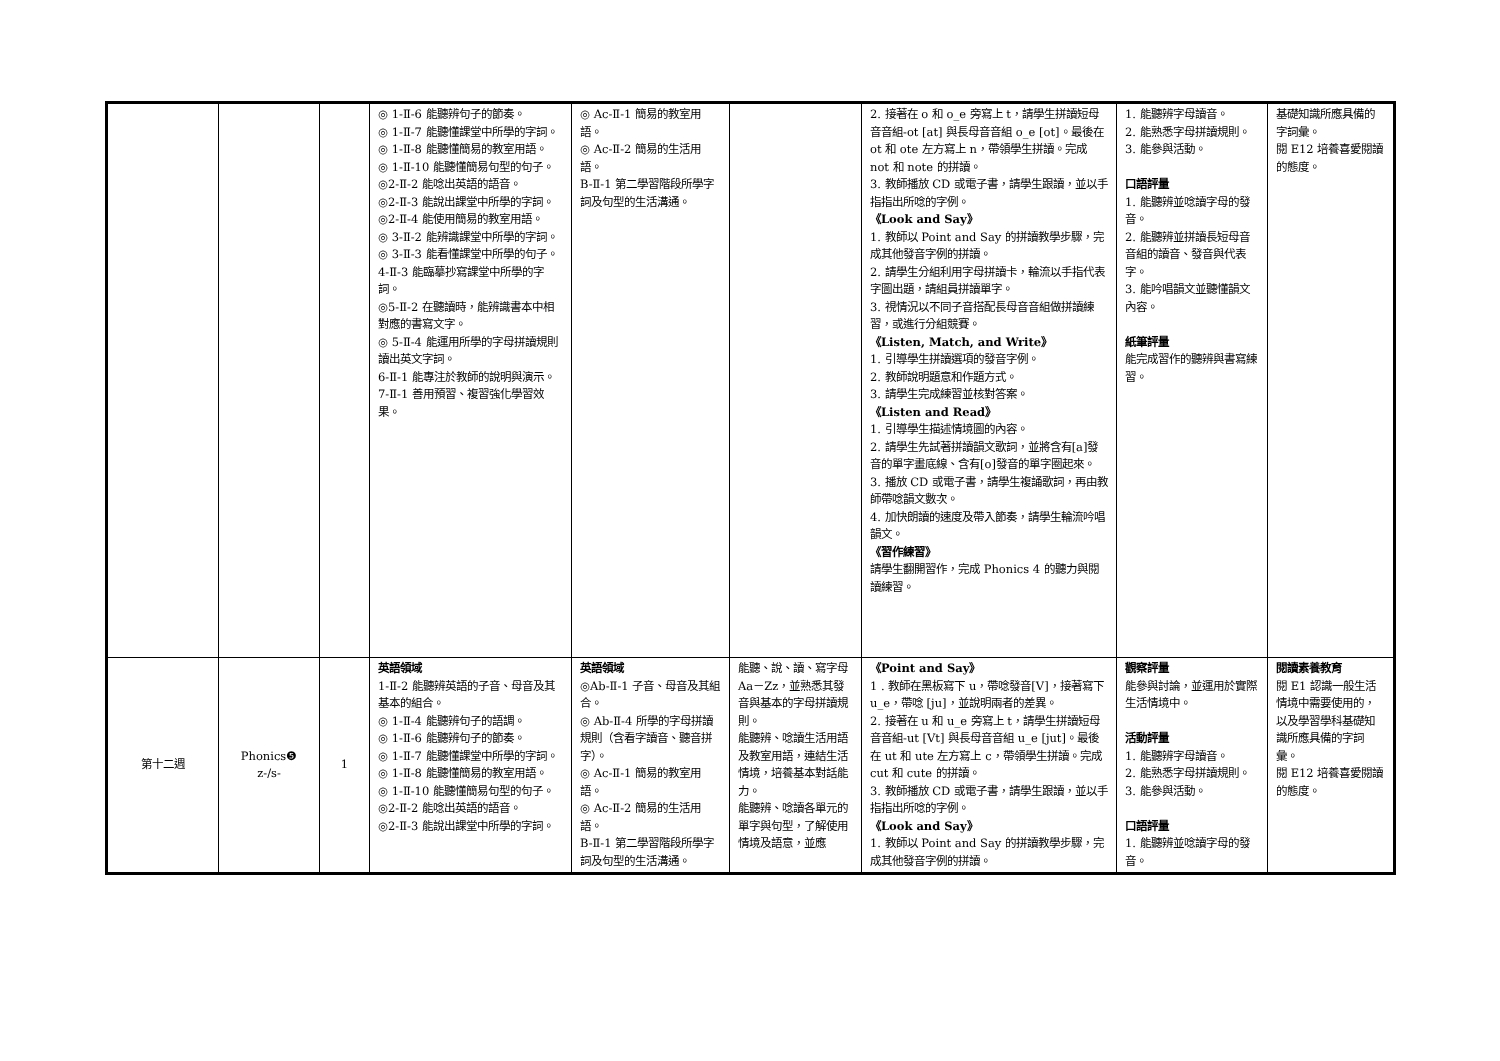| | | | ◎ 1-Ⅱ-6 能聽辨句子的節奏。 ◎ 1-Ⅱ-7 能聽懂課堂中所學的字詞。 ◎ 1-Ⅱ-8 能聽懂簡易的教室用語。 ◎ 1-Ⅱ-10 能聽懂簡易句型的句子。 ◎2-Ⅱ-2 能唸出英語的語音。 ◎2-Ⅱ-3 能說出課堂中所學的字詞。 ◎2-Ⅱ-4 能使用簡易的教室用語。 ◎ 3-Ⅱ-2 能辨識課堂中所學的字詞。 ◎ 3-Ⅱ-3 能看懂課堂中所學的句子。 4-Ⅱ-3 能臨摹抄寫課堂中所學的字詞。 ◎5-Ⅱ-2 在聽讀時，能辨識書本中相對應的書寫文字。 ◎ 5-Ⅱ-4 能運用所學的字母拼讀規則讀出英文字詞。 6-Ⅱ-1 能專注於教師的說明與演示。 7-Ⅱ-1 善用預習、複習強化學習效果。 | ◎ Ac-Ⅱ-1 簡易的教室用語。 ◎ Ac-Ⅱ-2 簡易的生活用語。 B-Ⅱ-1 第二學習階段所學字詞及句型的生活溝通。 | | 2. 接著在 o 和 o_e 旁寫上 t，請學生拼讀短母音音組-ot [at] 與長母音音組 o_e [ot]。最後在 ot 和 ote 左方寫上 n，帶領學生拼讀。完成 not 和 note 的拼讀。 3. 教師播放 CD 或電子書，請學生跟讀，並以手指指出所唸的字例。 《Look and Say》 1. 教師以 Point and Say 的拼讀教學步驟，完成其他發音字例的拼讀。 2. 請學生分組利用字母拼讀卡，輪流以手指代表字圖出題，請組員拼讀單字。 3. 視情況以不同子音搭配長母音音組做拼讀練習，或進行分組競賽。 《Listen, Match, and Write》 1. 引導學生拼讀選項的發音字例。 2. 教師說明題意和作題方式。 3. 請學生完成練習並核對答案。 《Listen and Read》 1. 引導學生描述情境圖的內容。 2. 請學生先試著拼讀韻文歌詞，並將含有[a]發音的單字畫底線、含有[o]發音的單字圈起來。 3. 播放 CD 或電子書，請學生複誦歌詞，再由教師帶唸韻文數次。 4. 加快朗讀的速度及帶入節奏，請學生輪流吟唱韻文。 《習作練習》 請學生翻開習作，完成 Phonics 4 的聽力與閱讀練習。 | 1. 能聽辨字母讀音。 2. 能熟悉字母拼讀規則。 3. 能參與活動。 口語評量 1. 能聽辨並唸讀字母的發音。 2. 能聽辨並拼讀長短母音音組的讀音、發音與代表字。 3. 能吟唱韻文並聽懂韻文內容。 紙筆評量 能完成習作的聽辨與書寫練習。 | 基礎知識所應具備的字詞彙。 閱 E12 培養喜愛閱讀的態度。 |
| 第十二週 | Phonics❺ z-/s- | 1 | 英語領域 1-Ⅱ-2 能聽辨英語的子音、母音及其基本的組合。 ◎ 1-Ⅱ-4 能聽辨句子的語調。 ◎ 1-Ⅱ-6 能聽辨句子的節奏。 ◎ 1-Ⅱ-7 能聽懂課堂中所學的字詞。 ◎ 1-Ⅱ-8 能聽懂簡易的教室用語。 ◎ 1-Ⅱ-10 能聽懂簡易句型的句子。 ◎2-Ⅱ-2 能唸出英語的語音。 ◎2-Ⅱ-3 能說出課堂中所學的字詞。 | 英語領域 ◎Ab-Ⅱ-1 子音、母音及其組合。 ◎ Ab-Ⅱ-4 所學的字母拼讀規則（含看字讀音、聽音拼字）。 ◎ Ac-Ⅱ-1 簡易的教室用語。 ◎ Ac-Ⅱ-2 簡易的生活用語。 B-Ⅱ-1 第二學習階段所學字詞及句型的生活溝通。 | 能聽、說、讀、寫字母 Aa－Zz，並熟悉其發音與基本的字母拼讀規則。 能聽辨、唸讀生活用語及教室用語，連結生活情境，培養基本對話能力。 能聽辨、唸讀各單元的單字與句型，了解使用情境及語意，並應 | 《Point and Say》 1 . 教師在黑板寫下 u，帶唸發音[V]，接著寫下 u_e，帶唸 [ju]，並說明兩者的差異。 2. 接著在 u 和 u_e 旁寫上 t，請學生拼讀短母音音組-ut [Vt] 與長母音音組 u_e [jut]。最後在 ut 和 ute 左方寫上 c，帶領學生拼讀。完成 cut 和 cute 的拼讀。 3. 教師播放 CD 或電子書，請學生跟讀，並以手指指出所唸的字例。 《Look and Say》 1. 教師以 Point and Say 的拼讀教學步驟，完成其他發音字例的拼讀。 | 觀察評量 能參與討論，並運用於實際生活情境中。 活動評量 1. 能聽辨字母讀音。 2. 能熟悉字母拼讀規則。 3. 能參與活動。 口語評量 1. 能聽辨並唸讀字母的發音。 | 閱讀素養教育 閱 E1 認識一般生活情境中需要使用的，以及學習學科基礎知識所應具備的字詞彙。 閱 E12 培養喜愛閱讀的態度。 |